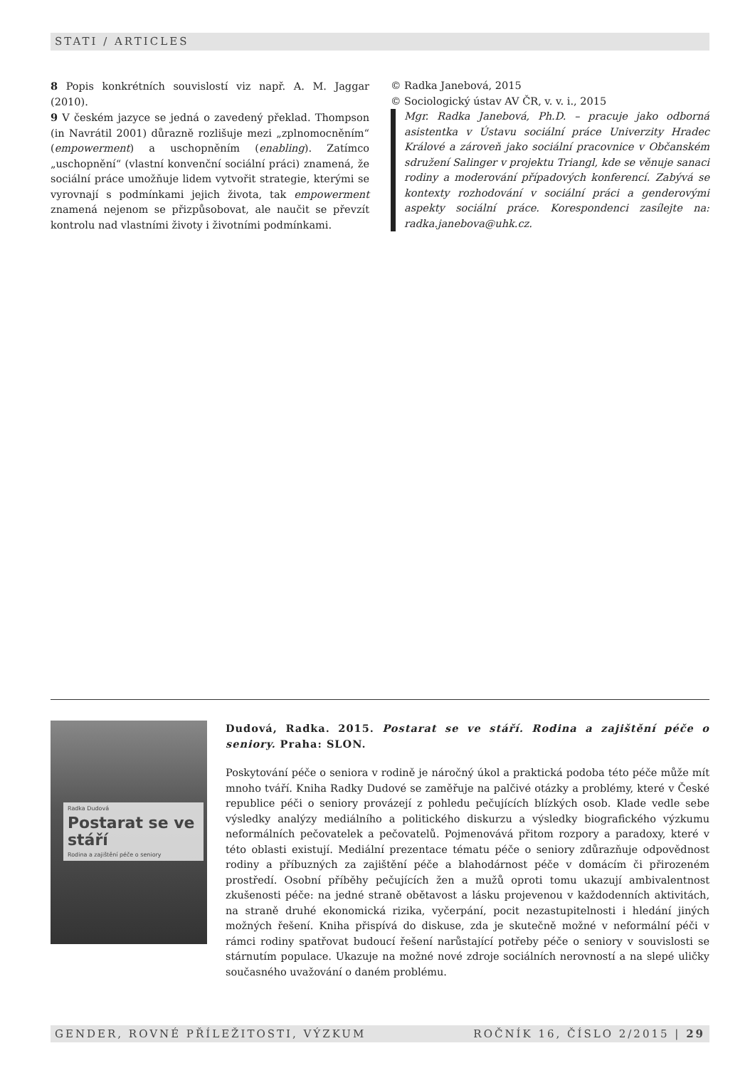STATI / ARTICLES
8 Popis konkrétních souvislostí viz např. A. M. Jaggar (2010).
9 V českém jazyce se jedná o zavedený překlad. Thompson (in Navrátil 2001) důrazně rozlišuje mezi „zplnomocněním“ (empowerment) a uschopněním (enabling). Zatímco „uschopnění“ (vlastní konvenční sociální práci) znamená, že sociální práce umožňuje lidem vytvořit strategie, kterými se vyrovnají s podmínkami jejich života, tak empowerment znamená nejenom se přizpůsobovat, ale naučit se převzít kontrolu nad vlastními životy i životními podmínkami.
© Radka Janebová, 2015
© Sociologický ústav AV ČR, v. v. i., 2015
Mgr. Radka Janebová, Ph.D. – pracuje jako odborná asistentka v Ústavu sociální práce Univerzity Hradec Králové a zároveň jako sociální pracovnice v Občanském sdružení Salinger v projektu Triangl, kde se věnuje sanaci rodiny a moderování případových konferencí. Zabývá se kontexty rozhodování v sociální práci a genderovými aspekty sociální práce. Korespondenci zasílejte na: radka.janebova@uhk.cz.
Radka Dudová
Postarat se ve stáří
Rodina a zajištění péče o seniory
Dudová, Radka. 2015. Postarat se ve stáří. Rodina a zajištění péče o seniory. Praha: SLON.
Poskytování péče o seniora v rodině je náročný úkol a praktická podoba této péče může mít mnoho tváří. Kniha Radky Dudové se zaměřuje na palčivé otázky a problémy, které v České republice péči o seniory provázejí z pohledu pečujících blízkých osob. Klade vedle sebe výsledky analýzy mediálního a politického diskurzu a výsledky biografického výzkumu neformálních pečovatelek a pečovatelů. Pojmenovává přitom rozpory a paradoxy, které v této oblasti existují. Mediální prezentace tématu péče o seniory zdůrazňuje odpovědnost rodiny a příbuzných za zajištění péče a blahodárnost péče v domácím či přirozeném prostředí. Osobní příběhy pečujících žen a mužů oproti tomu ukazují ambivalentnost zkušenosti péče: na jedné straně obětavost a lásku projevenou v každodenních aktivitách, na straně druhé ekonomická rizika, vyčerpání, pocit nezastupitelnosti i hledání jiných možných řešení. Kniha přispívá do diskuse, zda je skutečně možné v neformální péči v rámci rodiny spatřovat budoucí řešení narůstající potřeby péče o seniory v souvislosti se stárnutím populace. Ukazuje na možné nové zdroje sociálních nerovností a na slepé uličky současného uvažování o daném problému.
GENDER, ROVNÉ PŘÍLEŽITOSTI, VÝZKUM ROČNÍK 16, ČÍSLO 2/2015 | 29